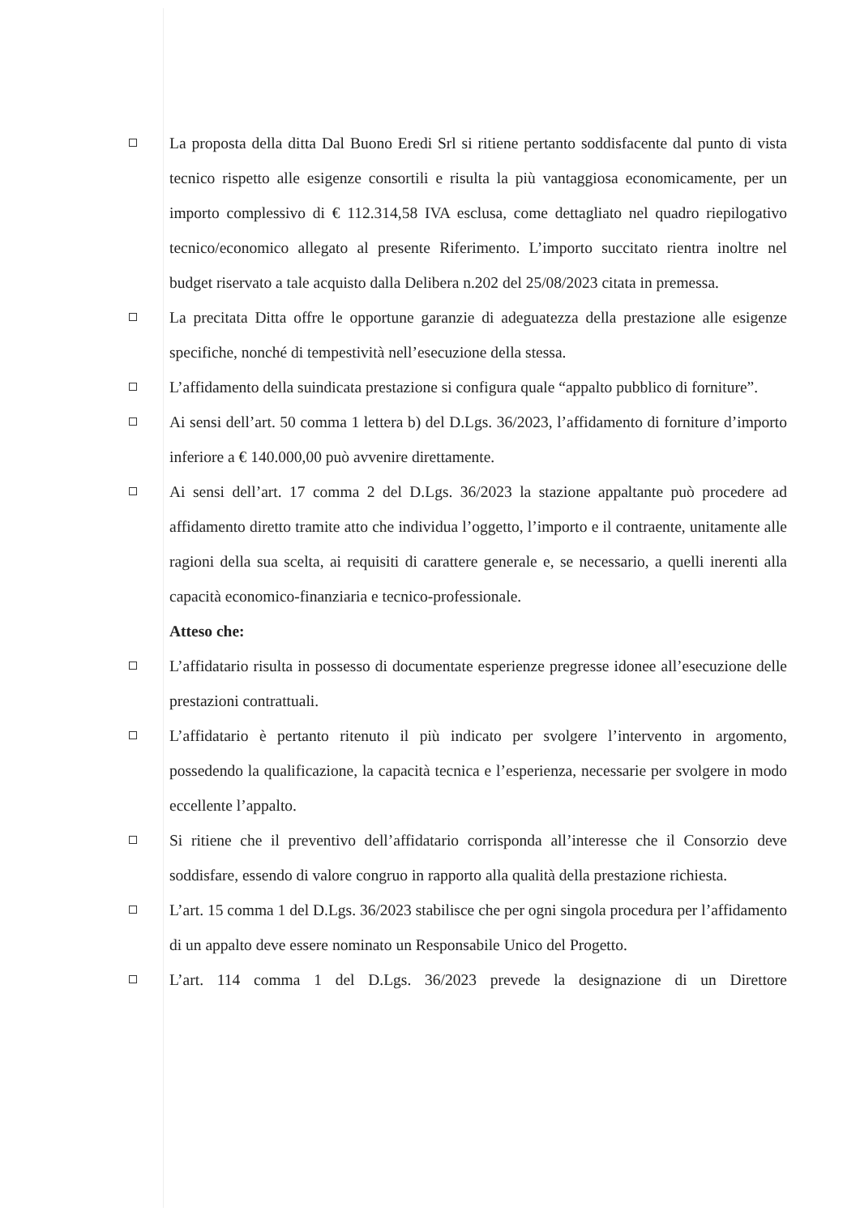La proposta della ditta Dal Buono Eredi Srl si ritiene pertanto soddisfacente dal punto di vista tecnico rispetto alle esigenze consortili e risulta la più vantaggiosa economicamente, per un importo complessivo di € 112.314,58 IVA esclusa, come dettagliato nel quadro riepilogativo tecnico/economico allegato al presente Riferimento. L’importo succitato rientra inoltre nel budget riservato a tale acquisto dalla Delibera n.202 del 25/08/2023 citata in premessa.
La precitata Ditta offre le opportune garanzie di adeguatezza della prestazione alle esigenze specifiche, nonché di tempestività nell’esecuzione della stessa.
L’affidamento della suindicata prestazione si configura quale “appalto pubblico di forniture”.
Ai sensi dell’art. 50 comma 1 lettera b) del D.Lgs. 36/2023, l’affidamento di forniture d’importo inferiore a € 140.000,00 può avvenire direttamente.
Ai sensi dell’art. 17 comma 2 del D.Lgs. 36/2023 la stazione appaltante può procedere ad affidamento diretto tramite atto che individua l’oggetto, l’importo e il contraente, unitamente alle ragioni della sua scelta, ai requisiti di carattere generale e, se necessario, a quelli inerenti alla capacità economico-finanziaria e tecnico-professionale.
Atteso che:
L’affidatario risulta in possesso di documentate esperienze pregresse idonee all’esecuzione delle prestazioni contrattuali.
L’affidatario è pertanto ritenuto il più indicato per svolgere l’intervento in argomento, possedendo la qualificazione, la capacità tecnica e l’esperienza, necessarie per svolgere in modo eccellente l’appalto.
Si ritiene che il preventivo dell’affidatario corrisponda all’interesse che il Consorzio deve soddisfare, essendo di valore congruo in rapporto alla qualità della prestazione richiesta.
L’art. 15 comma 1 del D.Lgs. 36/2023 stabilisce che per ogni singola procedura per l’affidamento di un appalto deve essere nominato un Responsabile Unico del Progetto.
L’art. 114 comma 1 del D.Lgs. 36/2023 prevede la designazione di un Direttore